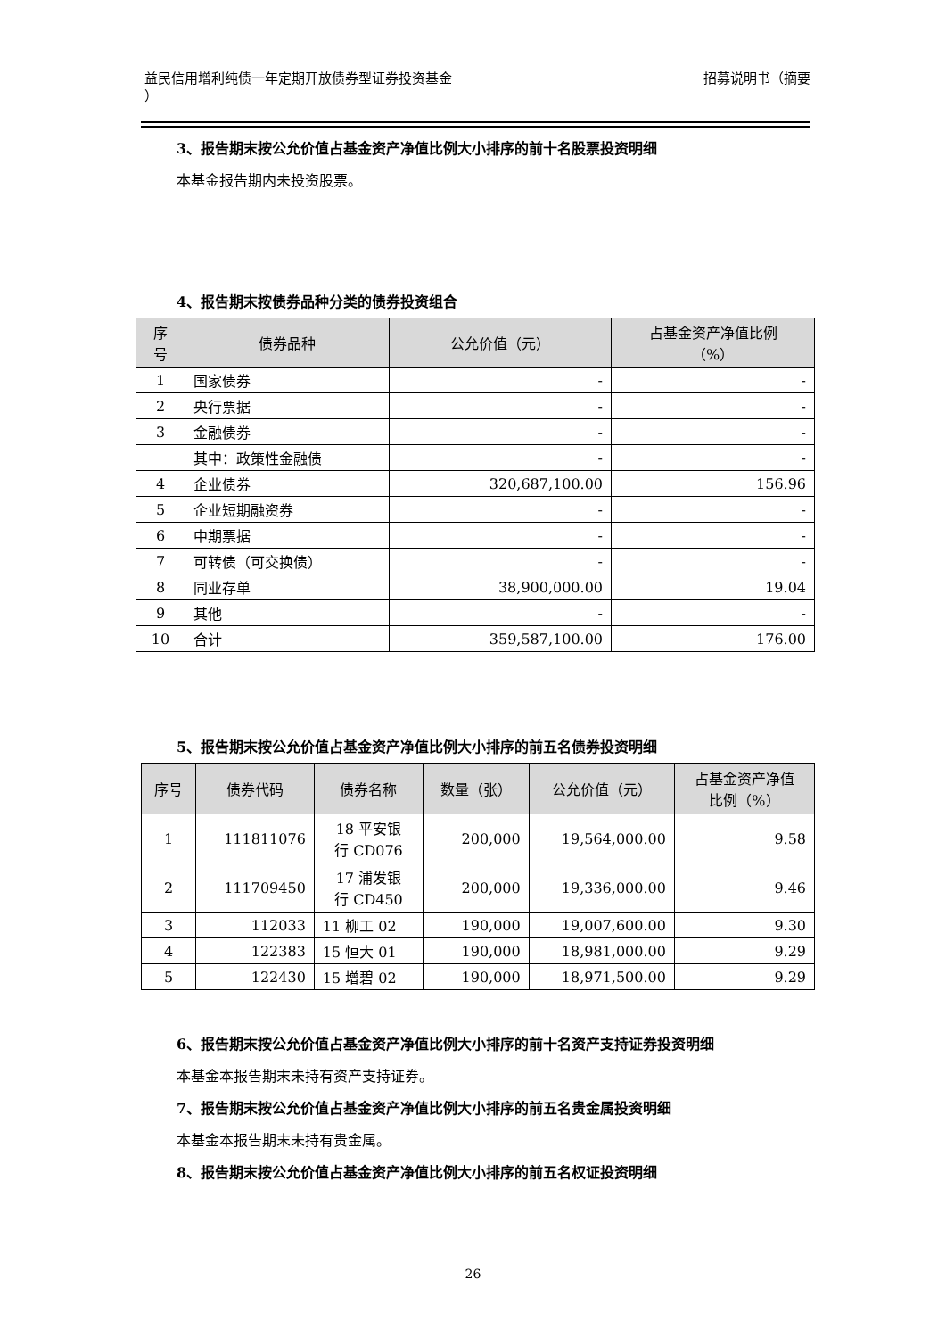益民信用增利纯债一年定期开放债券型证券投资基金
）
招募说明书（摘要
3、报告期末按公允价值占基金资产净值比例大小排序的前十名股票投资明细
本基金报告期内未投资股票。
4、报告期末按债券品种分类的债券投资组合
| 序 号 | 债券品种 | 公允价值（元） | 占基金资产净值比例 （%） |
| --- | --- | --- | --- |
| 1 | 国家债券 | - | - |
| 2 | 央行票据 | - | - |
| 3 | 金融债券 | - | - |
| | 其中：政策性金融债 | - | - |
| 4 | 企业债券 | 320,687,100.00 | 156.96 |
| 5 | 企业短期融资券 | - | - |
| 6 | 中期票据 | - | - |
| 7 | 可转债（可交换债） | - | - |
| 8 | 同业存单 | 38,900,000.00 | 19.04 |
| 9 | 其他 | - | - |
| 10 | 合计 | 359,587,100.00 | 176.00 |
5、报告期末按公允价值占基金资产净值比例大小排序的前五名债券投资明细
| 序号 | 债券代码 | 债券名称 | 数量（张） | 公允价值（元） | 占基金资产净值 比例（%） |
| --- | --- | --- | --- | --- | --- |
| 1 | 111811076 | 18 平安银 行 CD076 | 200,000 | 19,564,000.00 | 9.58 |
| 2 | 111709450 | 17 浦发银 行 CD450 | 200,000 | 19,336,000.00 | 9.46 |
| 3 | 112033 | 11 柳工 02 | 190,000 | 19,007,600.00 | 9.30 |
| 4 | 122383 | 15 恒大 01 | 190,000 | 18,981,000.00 | 9.29 |
| 5 | 122430 | 15 增碧 02 | 190,000 | 18,971,500.00 | 9.29 |
6、报告期末按公允价值占基金资产净值比例大小排序的前十名资产支持证券投资明细
本基金本报告期末未持有资产支持证券。
7、报告期末按公允价值占基金资产净值比例大小排序的前五名贵金属投资明细
本基金本报告期末未持有贵金属。
8、报告期末按公允价值占基金资产净值比例大小排序的前五名权证投资明细
26